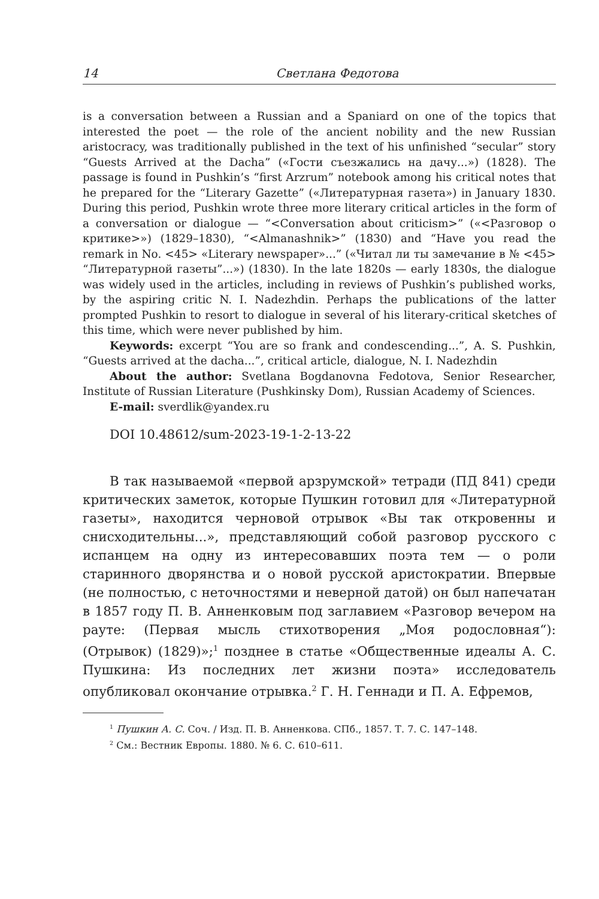14 Светлана Федотова
is a conversation between a Russian and a Spaniard on one of the topics that interested the poet — the role of the ancient nobility and the new Russian aristocracy, was traditionally published in the text of his unfinished “secular” story “Guests Arrived at the Dacha” («Гости съезжались на дачу...») (1828). The passage is found in Pushkin’s “first Arzrum” notebook among his critical notes that he prepared for the “Literary Gazette” («Литературная газета») in January 1830. During this period, Pushkin wrote three more literary critical articles in the form of a conversation or dialogue — “<Conversation about criticism>” («<Разговор о критике>») (1829–1830), “<Almanashnik>” (1830) and “Have you read the remark in No. <45> «Literary newspaper»...” («Читал ли ты замечание в № <45> “Литературной газеты”...») (1830). In the late 1820s — early 1830s, the dialogue was widely used in the articles, including in reviews of Pushkin’s published works, by the aspiring critic N. I. Nadezhdin. Perhaps the publications of the latter prompted Pushkin to resort to dialogue in several of his literary-critical sketches of this time, which were never published by him.
Keywords: excerpt “You are so frank and condescending...”, A. S. Pushkin, “Guests arrived at the dacha...”, critical article, dialogue, N. I. Nadezhdin
About the author: Svetlana Bogdanovna Fedotova, Senior Researcher, Institute of Russian Literature (Pushkinsky Dom), Russian Academy of Sciences.
E-mail: sverdlik@yandex.ru
DOI 10.48612/sum-2023-19-1-2-13-22
В так называемой «первой арзрумской» тетради (ПД 841) среди критических заметок, которые Пушкин готовил для «Литературной газеты», находится черновой отрывок «Вы так откровенны и снисходительны...», представляющий собой разговор русского с испанцем на одну из интересовавших поэта тем — о роли старинного дворянства и о новой русской аристократии. Впервые (не полностью, с неточностями и неверной датой) он был напечатан в 1857 году П. В. Анненковым под заглавием «Разговор вечером на рауте: (Первая мысль стихотворения „Моя родословная“): (Отрывок) (1829)»;<sup>1</sup> позднее в статье «Общественные идеалы А. С. Пушкина: Из последних лет жизни поэта» исследователь опубликовал окончание отрывка.<sup>2</sup> Г. Н. Геннади и П. А. Ефремов,
<sup>1</sup> Пушкин А. С. Соч. / Изд. П. В. Анненкова. СПб., 1857. Т. 7. С. 147–148.
<sup>2</sup> См.: Вестник Европы. 1880. № 6. С. 610–611.